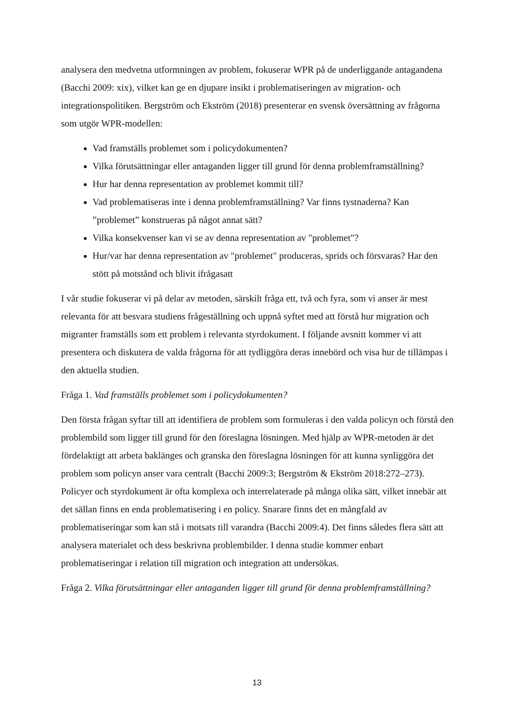analysera den medvetna utformningen av problem, fokuserar WPR på de underliggande antagandena (Bacchi 2009: xix), vilket kan ge en djupare insikt i problematiseringen av migration- och integrationspolitiken. Bergström och Ekström (2018) presenterar en svensk översättning av frågorna som utgör WPR-modellen:
Vad framställs problemet som i policydokumenten?
Vilka förutsättningar eller antaganden ligger till grund för denna problemframställning?
Hur har denna representation av problemet kommit till?
Vad problematiseras inte i denna problemframställning? Var finns tystnaderna? Kan ”problemet” konstrueras på något annat sätt?
Vilka konsekvenser kan vi se av denna representation av "problemet"?
Hur/var har denna representation av "problemet" produceras, sprids och försvaras? Har den stött på motstånd och blivit ifrågasatt
I vår studie fokuserar vi på delar av metoden, särskilt fråga ett, två och fyra, som vi anser är mest relevanta för att besvara studiens frågeställning och uppnå syftet med att förstå hur migration och migranter framställs som ett problem i relevanta styrdokument. I följande avsnitt kommer vi att presentera och diskutera de valda frågorna för att tydliggöra deras innebörd och visa hur de tillämpas i den aktuella studien.
Fråga 1. Vad framställs problemet som i policydokumenten?
Den första frågan syftar till att identifiera de problem som formuleras i den valda policyn och förstå den problembild som ligger till grund för den föreslagna lösningen. Med hjälp av WPR-metoden är det fördelaktigt att arbeta baklänges och granska den föreslagna lösningen för att kunna synliggöra det problem som policyn anser vara centralt (Bacchi 2009:3; Bergström & Ekström 2018:272–273). Policyer och styrdokument är ofta komplexa och interrelaterade på många olika sätt, vilket innebär att det sällan finns en enda problematisering i en policy. Snarare finns det en mångfald av problematiseringar som kan stå i motsats till varandra (Bacchi 2009:4). Det finns således flera sätt att analysera materialet och dess beskrivna problembilder. I denna studie kommer enbart problematiseringar i relation till migration och integration att undersökas.
Fråga 2. Vilka förutsättningar eller antaganden ligger till grund för denna problemframställning?
13